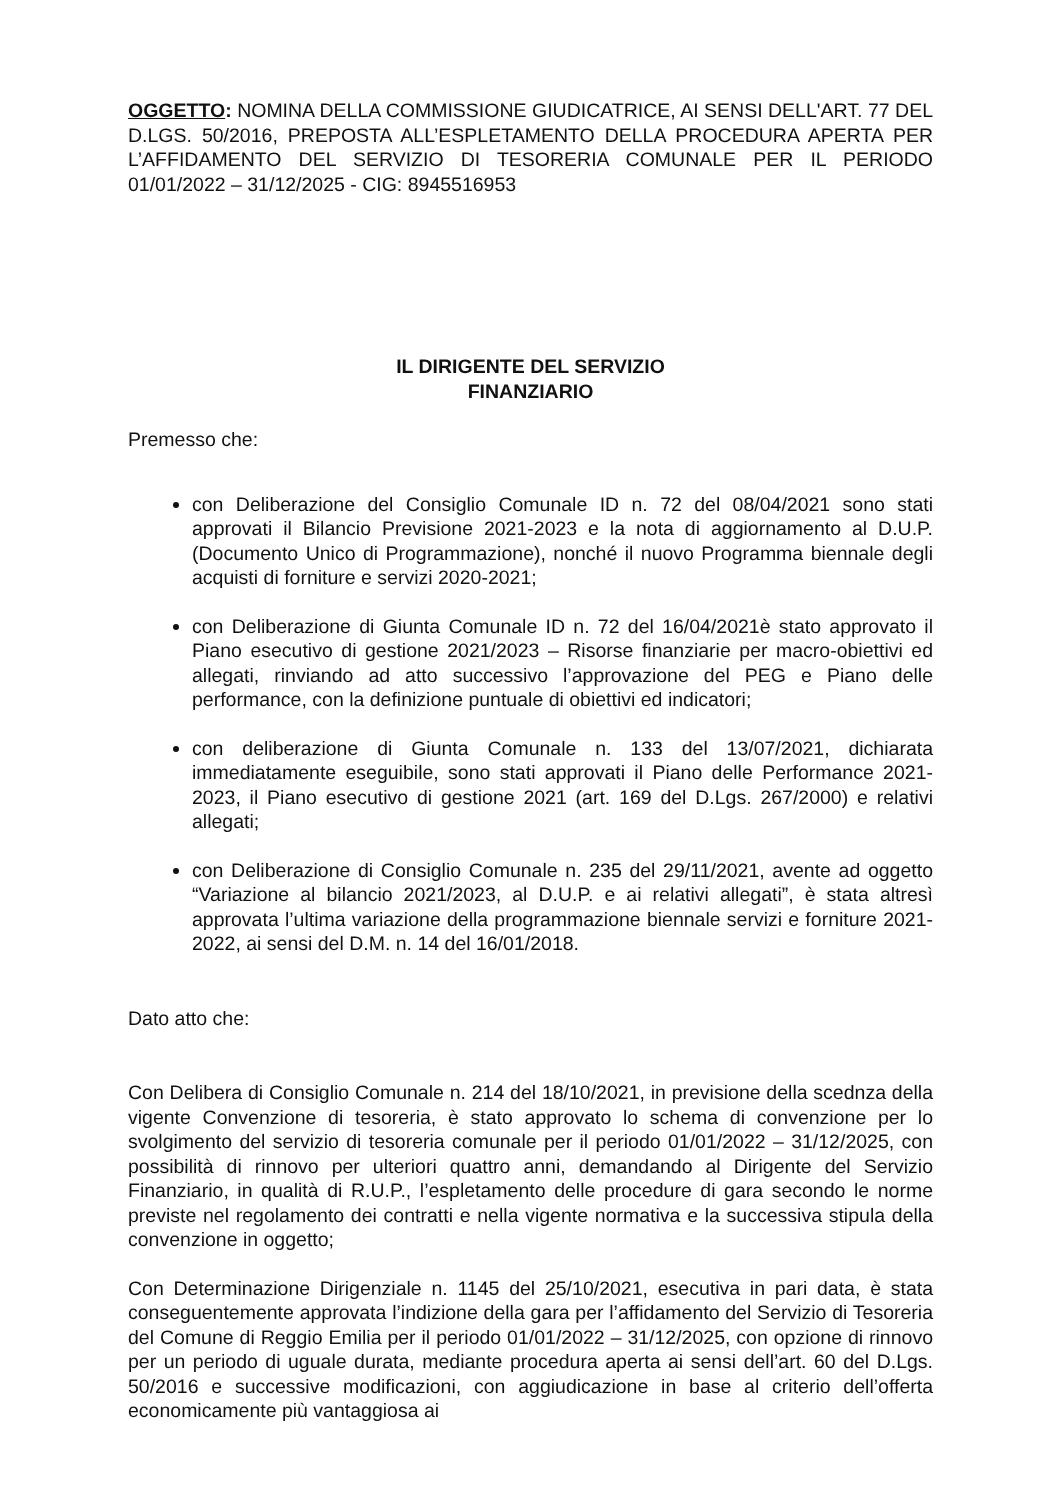OGGETTO: NOMINA DELLA COMMISSIONE GIUDICATRICE, AI SENSI DELL'ART. 77 DEL D.LGS. 50/2016, PREPOSTA ALL’ESPLETAMENTO DELLA PROCEDURA APERTA PER L’AFFIDAMENTO DEL SERVIZIO DI TESORERIA COMUNALE PER IL PERIODO 01/01/2022 – 31/12/2025 - CIG: 8945516953
IL DIRIGENTE DEL SERVIZIO
FINANZIARIO
Premesso che:
con Deliberazione del Consiglio Comunale ID n. 72 del 08/04/2021 sono stati approvati il Bilancio Previsione 2021-2023 e la nota di aggiornamento al D.U.P. (Documento Unico di Programmazione), nonché il nuovo Programma biennale degli acquisti di forniture e servizi 2020-2021;
con Deliberazione di Giunta Comunale ID n. 72 del 16/04/2021è stato approvato il Piano esecutivo di gestione 2021/2023 – Risorse finanziarie per macro-obiettivi ed allegati, rinviando ad atto successivo l’approvazione del PEG e Piano delle performance, con la definizione puntuale di obiettivi ed indicatori;
con deliberazione di Giunta Comunale n. 133 del 13/07/2021, dichiarata immediatamente eseguibile, sono stati approvati il Piano delle Performance 2021-2023, il Piano esecutivo di gestione 2021 (art. 169 del D.Lgs. 267/2000) e relativi allegati;
con Deliberazione di Consiglio Comunale n. 235 del 29/11/2021, avente ad oggetto “Variazione al bilancio 2021/2023, al D.U.P. e ai relativi allegati”, è stata altresì approvata l’ultima variazione della programmazione biennale servizi e forniture 2021-2022, ai sensi del D.M. n. 14 del 16/01/2018.
Dato atto che:
Con Delibera di Consiglio Comunale n. 214 del 18/10/2021, in previsione della scednza della vigente Convenzione di tesoreria, è stato approvato lo schema di convenzione per lo svolgimento del servizio di tesoreria comunale per il periodo 01/01/2022 – 31/12/2025, con possibilità di rinnovo per ulteriori quattro anni, demandando al Dirigente del Servizio Finanziario, in qualità di R.U.P., l’espletamento delle procedure di gara secondo le norme previste nel regolamento dei contratti e nella vigente normativa e la successiva stipula della convenzione in oggetto;
Con Determinazione Dirigenziale n. 1145 del 25/10/2021, esecutiva in pari data, è stata conseguentemente approvata l’indizione della gara per l’affidamento del Servizio di Tesoreria del Comune di Reggio Emilia per il periodo 01/01/2022 – 31/12/2025, con opzione di rinnovo per un periodo di uguale durata, mediante procedura aperta ai sensi dell’art. 60 del D.Lgs. 50/2016 e successive modificazioni, con aggiudicazione in base al criterio dell’offerta economicamente più vantaggiosa ai